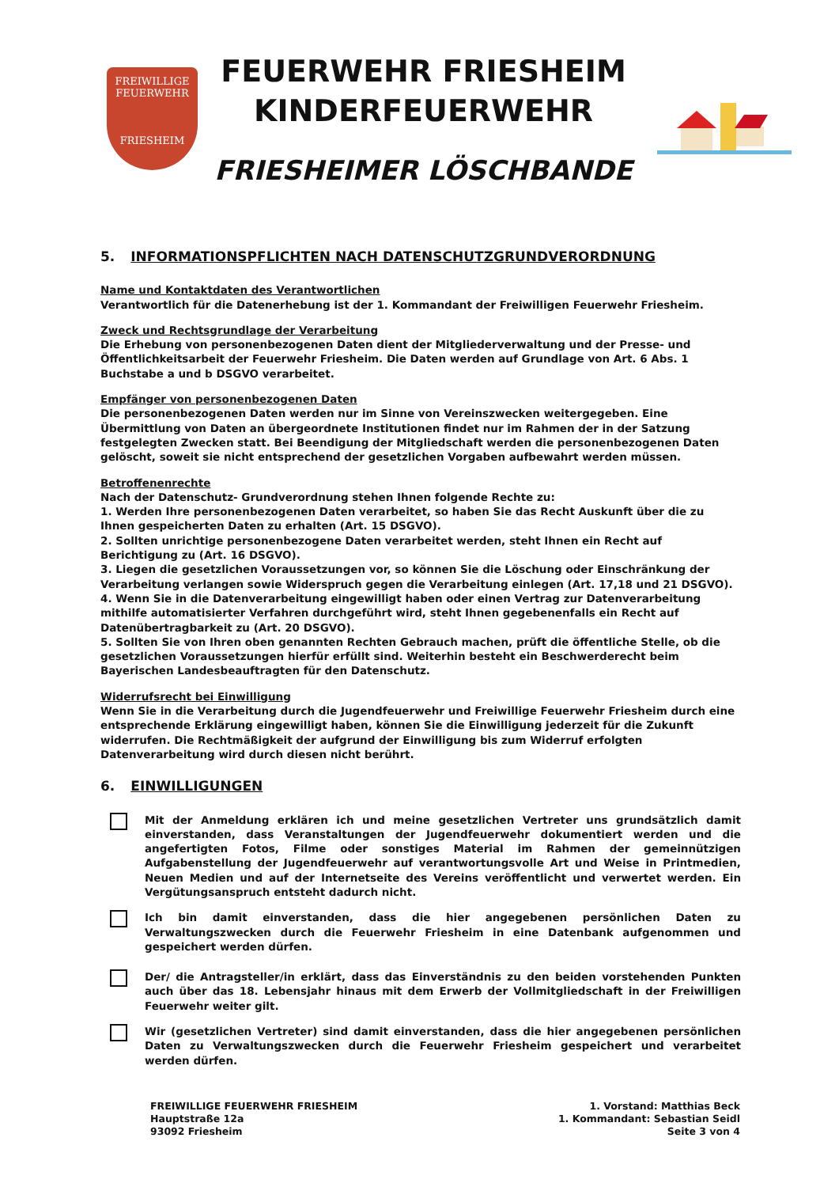FREIWILLIGE
FEUERWEHR
FRIESHEIM
FEUERWEHR FRIESHEIM
KINDERFEUERWEHR
FRIESHEIMER LÖSCHBANDE
5. INFORMATIONSPFLICHTEN NACH DATENSCHUTZGRUNDVERORDNUNG
Name und Kontaktdaten des Verantwortlichen
Verantwortlich für die Datenerhebung ist der 1. Kommandant der Freiwilligen Feuerwehr Friesheim.
Zweck und Rechtsgrundlage der Verarbeitung
Die Erhebung von personenbezogenen Daten dient der Mitgliederverwaltung und der Presse- und Öffentlichkeitsarbeit der Feuerwehr Friesheim. Die Daten werden auf Grundlage von Art. 6 Abs. 1 Buchstabe a und b DSGVO verarbeitet.
Empfänger von personenbezogenen Daten
Die personenbezogenen Daten werden nur im Sinne von Vereinszwecken weitergegeben. Eine Übermittlung von Daten an übergeordnete Institutionen findet nur im Rahmen der in der Satzung festgelegten Zwecken statt. Bei Beendigung der Mitgliedschaft werden die personenbezogenen Daten gelöscht, soweit sie nicht entsprechend der gesetzlichen Vorgaben aufbewahrt werden müssen.
Betroffenenrechte
Nach der Datenschutz- Grundverordnung stehen Ihnen folgende Rechte zu:
1. Werden Ihre personenbezogenen Daten verarbeitet, so haben Sie das Recht Auskunft über die zu Ihnen gespeicherten Daten zu erhalten (Art. 15 DSGVO).
2. Sollten unrichtige personenbezogene Daten verarbeitet werden, steht Ihnen ein Recht auf Berichtigung zu (Art. 16 DSGVO).
3. Liegen die gesetzlichen Voraussetzungen vor, so können Sie die Löschung oder Einschränkung der Verarbeitung verlangen sowie Widerspruch gegen die Verarbeitung einlegen (Art. 17,18 und 21 DSGVO).
4. Wenn Sie in die Datenverarbeitung eingewilligt haben oder einen Vertrag zur Datenverarbeitung mithilfe automatisierter Verfahren durchgeführt wird, steht Ihnen gegebenenfalls ein Recht auf Datenübertragbarkeit zu (Art. 20 DSGVO).
5. Sollten Sie von Ihren oben genannten Rechten Gebrauch machen, prüft die öffentliche Stelle, ob die gesetzlichen Voraussetzungen hierfür erfüllt sind. Weiterhin besteht ein Beschwerderecht beim Bayerischen Landesbeauftragten für den Datenschutz.
Widerrufsrecht bei Einwilligung
Wenn Sie in die Verarbeitung durch die Jugendfeuerwehr und Freiwillige Feuerwehr Friesheim durch eine entsprechende Erklärung eingewilligt haben, können Sie die Einwilligung jederzeit für die Zukunft widerrufen. Die Rechtmäßigkeit der aufgrund der Einwilligung bis zum Widerruf erfolgten Datenverarbeitung wird durch diesen nicht berührt.
6. EINWILLIGUNGEN
Mit der Anmeldung erklären ich und meine gesetzlichen Vertreter uns grundsätzlich damit einverstanden, dass Veranstaltungen der Jugendfeuerwehr dokumentiert werden und die angefertigten Fotos, Filme oder sonstiges Material im Rahmen der gemeinnützigen Aufgabenstellung der Jugendfeuerwehr auf verantwortungsvolle Art und Weise in Printmedien, Neuen Medien und auf der Internetseite des Vereins veröffentlicht und verwertet werden. Ein Vergütungsanspruch entsteht dadurch nicht.
Ich bin damit einverstanden, dass die hier angegebenen persönlichen Daten zu Verwaltungszwecken durch die Feuerwehr Friesheim in eine Datenbank aufgenommen und gespeichert werden dürfen.
Der/ die Antragsteller/in erklärt, dass das Einverständnis zu den beiden vorstehenden Punkten auch über das 18. Lebensjahr hinaus mit dem Erwerb der Vollmitgliedschaft in der Freiwilligen Feuerwehr weiter gilt.
Wir (gesetzlichen Vertreter) sind damit einverstanden, dass die hier angegebenen persönlichen Daten zu Verwaltungszwecken durch die Feuerwehr Friesheim gespeichert und verarbeitet werden dürfen.
FREIWILLIGE FEUERWEHR FRIESHEIM
Hauptstraße 12a
93092 Friesheim
1. Vorstand: Matthias Beck
1. Kommandant: Sebastian Seidl
Seite 3 von 4